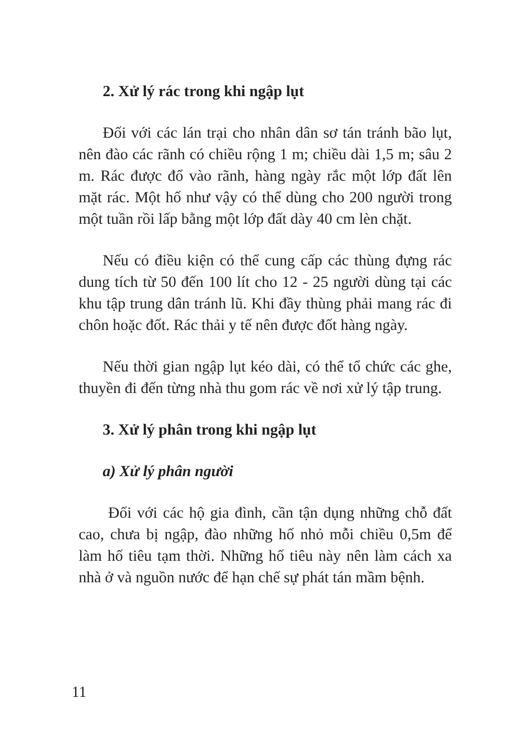2. Xử lý rác trong khi ngập lụt
Đối với các lán trại cho nhân dân sơ tán tránh bão lụt, nên đào các rãnh có chiều rộng 1 m; chiều dài 1,5 m; sâu 2 m. Rác được đổ vào rãnh, hàng ngày rắc một lớp đất lên mặt rác. Một hố như vậy có thể dùng cho 200 người trong một tuần rồi lấp bằng một lớp đất dày 40 cm lèn chặt.
Nếu có điều kiện có thể cung cấp các thùng đựng rác dung tích từ 50 đến 100 lít cho 12 - 25 người dùng tại các khu tập trung dân tránh lũ. Khi đầy thùng phải mang rác đi chôn hoặc đốt. Rác thải y tế nên được đốt hàng ngày.
Nếu thời gian ngập lụt kéo dài, có thể tổ chức các ghe, thuyền đi đến từng nhà thu gom rác về nơi xử lý tập trung.
3. Xử lý phân trong khi ngập lụt
a) Xử lý phân người
Đối với các hộ gia đình, cần tận dụng những chỗ đất cao, chưa bị ngập, đào những hố nhỏ mỗi chiều 0,5m để làm hố tiêu tạm thời. Những hố tiêu này nên làm cách xa nhà ở và nguồn nước để hạn chế sự phát tán mầm bệnh.
11